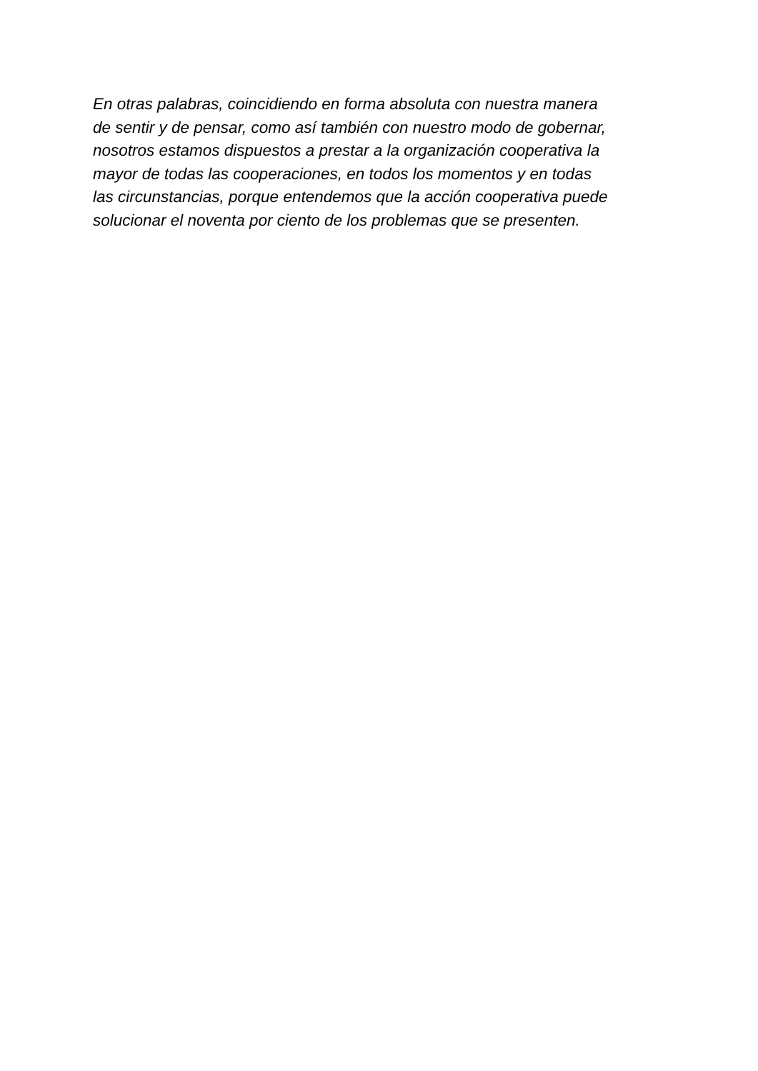En otras palabras, coincidiendo en forma absoluta con nuestra manera
de sentir y de pensar, como así también con nuestro modo de gobernar,
nosotros estamos dispuestos a prestar a la organización cooperativa la
mayor de todas las cooperaciones, en todos los momentos y en todas
las circunstancias, porque entendemos que la acción cooperativa puede
solucionar el noventa por ciento de los problemas que se presenten.